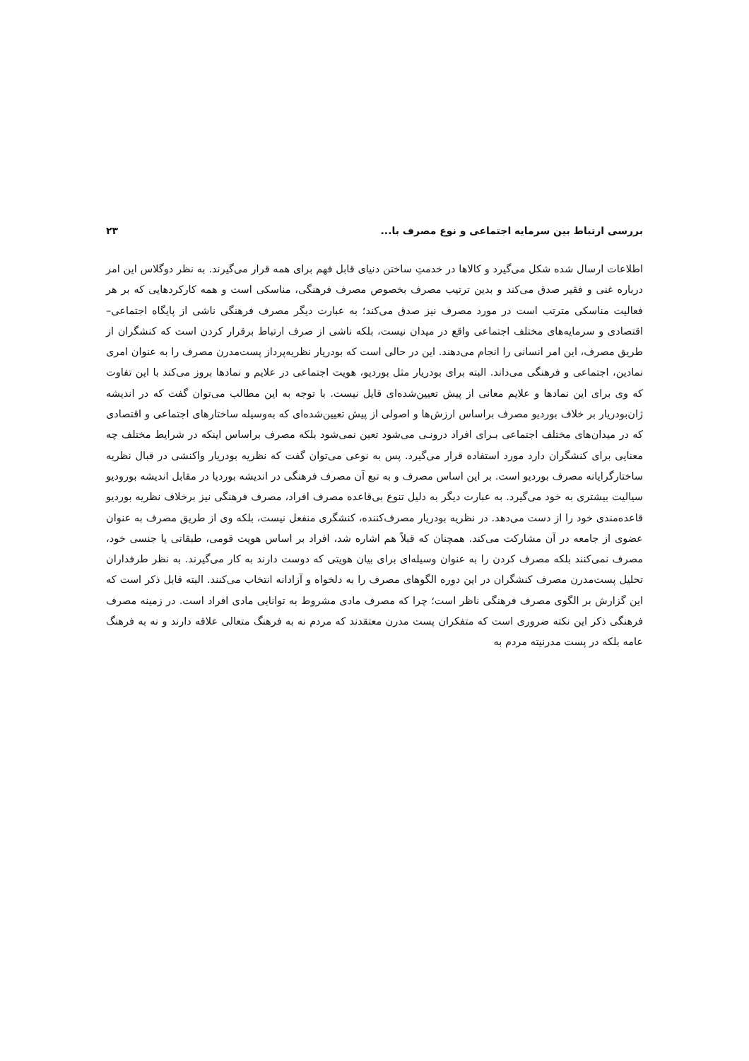بررسی ارتباط بین سرمایه اجتماعی و نوع مصرف با... ۲۳
اطلاعات ارسال شده شکل می‌گیرد و کالاها در خدمتِ ساختن دنیای قابل فهم برای همه قرار می‌گیرند. به نظر دوگلاس این امر درباره غنی و فقیر صدق می‌کند و بدین ترتیب مصرف بخصوص مصرف فرهنگی، مناسکی است و همه کارکردهایی که بر هر فعالیت مناسکی مترتب است در مورد مصرف نیز صدق می‌کند؛ به عبارت دیگر مصرف فرهنگی ناشی از پایگاه اجتماعی–اقتصادی و سرمایه‌های مختلف اجتماعی واقع در میدان نیست، بلکه ناشی از صرف ارتباط برقرار کردن است که کنشگران از طریق مصرف، این امر انسانی را انجام می‌دهند. این در حالی است که بودریار نظریه‌پرداز پست‌مدرن مصرف را به عنوان امری نمادین، اجتماعی و فرهنگی می‌داند. البته برای بودریار مثل بوردیو، هویت اجتماعی در علایم و نمادها بروز می‌کند با این تفاوت که وی برای این نمادها و علایم معانی از پیش تعیین‌شده‌ای قایل نیست. با توجه به این مطالب می‌توان گفت که در اندیشه ژان‌بودریار بر خلاف بوردیو مصرف براساس ارزش‌ها و اصولی از پیش تعیین‌شده‌ای که به‌وسیله ساختارهای اجتماعی و اقتصادی که در میدان‌های مختلف اجتماعی بـرای افراد درونـی می‌شود تعین نمی‌شود بلکه مصرف براساس اینکه در شرایط مختلف چه معنایی برای کنشگران دارد مورد استفاده قرار می‌گیرد. پس به نوعی می‌توان گفت که نظریه بودریار واکنشی در قبال نظریه ساختارگرایانه مصرف بوردیو است. بر این اساس مصرف و به تبع آن مصرف فرهنگی در اندیشه بوردیا در مقابل اندیشه بورودیو سیالیت بیشتری به خود می‌گیرد. به عبارت دیگر به دلیل تنوع بی‌قاعده مصرف افراد، مصرف فرهنگی نیز برخلاف نظریه بوردیو قاعده‌مندی خود را از دست می‌دهد. در نظریه بودریار مصرف‌کننده، کنشگری منفعل نیست، بلکه وی از طریق مصرف به عنوان عضوی از جامعه در آن مشارکت می‌کند. همچنان که قبلاً هم اشاره شد، افراد بر اساس هویت قومی، طبقاتی یا جنسی خود، مصرف نمی‌کنند بلکه مصرف کردن را به عنوان وسیله‌ای برای بیان هویتی که دوست دارند به کار می‌گیرند. به نظر طرفداران تحلیل پست‌مدرن مصرف کنشگران در این دوره الگوهای مصرف را به دلخواه و آزادانه انتخاب می‌کنند. البته قابل ذکر است که این گزارش بر الگوی مصرف فرهنگی ناظر است؛ چرا که مصرف مادی مشروط به توانایی مادی افراد است. در زمینه مصرف فرهنگی ذکر این نکته ضروری است که متفکران پست مدرن معتقدند که مردم نه به فرهنگ متعالی علاقه دارند و نه به فرهنگ عامه بلکه در پست مدرنیته مردم به